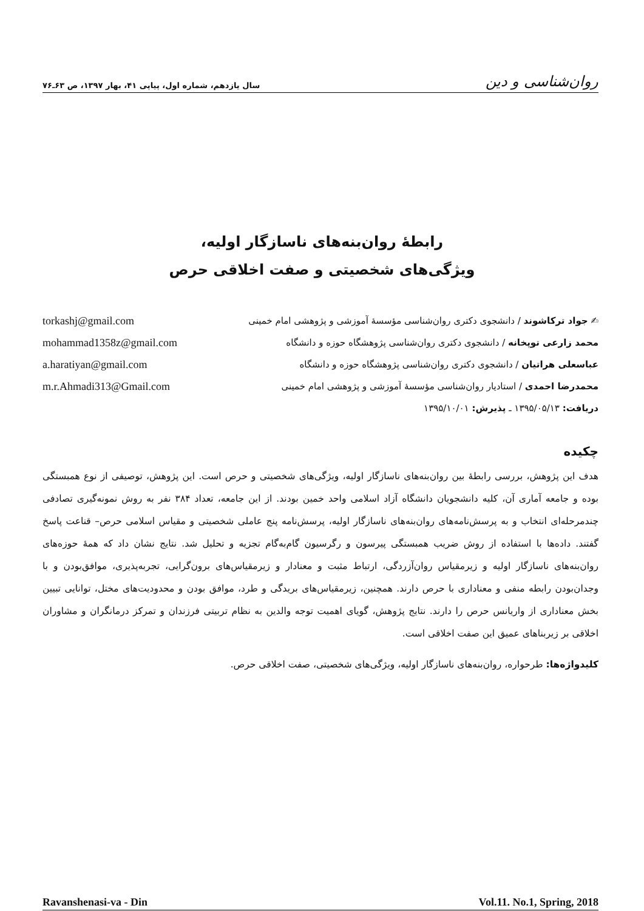روان‌شناسی و دین سال یازدهم، شماره اول، پیاپی ۴۱، بهار ۱۳۹۷، ص ۶۳ـ۷۶
رابطۀ روان‌بنه‌های ناسازگار اولیه،
ویژگی‌های شخصیتی و صفت اخلاقی حرص
✍ جواد ترکاشوند / دانشجوی دکتری روان‌شناسی مؤسسۀ آموزشی و پژوهشی امام خمینی torkashj@gmail.com
محمد زارعی توپخانه / دانشجوی دکتری روان‌شناسی پژوهشگاه حوزه و دانشگاه mohammad1358z@gmail.com
عباسعلی هراتیان / دانشجوی دکتری روان‌شناسی پژوهشگاه حوزه و دانشگاه a.haratiyan@gmail.com
محمدرضا احمدی / استادیار روان‌شناسی مؤسسۀ آموزشی و پژوهشی امام خمینی m.r.Ahmadi313@Gmail.com
دریافت: ۱۳۹۵/۰۵/۱۳ ـ پذیرش: ۱۳۹۵/۱۰/۰۱
چکیده
هدف این پژوهش، بررسی رابطۀ بین روان‌بنه‌های ناسازگار اولیه، ویژگی‌های شخصیتی و حرص است. این پژوهش، توصیفی از نوع همبستگی بوده و جامعه آماری آن، کلیه دانشجویان دانشگاه آزاد اسلامی واحد خمین بودند. از این جامعه، تعداد ۳۸۴ نفر به روش نمونه‌گیری تصادفی چندمرحله‌ای انتخاب و به پرسش‌نامه‌های روان‌بنه‌های ناسازگار اولیه، پرسش‌نامه پنج عاملی شخصیتی و مقیاس اسلامی حرص– قناعت پاسخ گفتند. داده‌ها با استفاده از روش ضریب همبستگی پیرسون و رگرسیون گام‌به‌گام تجزیه و تحلیل شد. نتایج نشان داد که همۀ حوزه‌های روان‌بنه‌های ناسازگار اولیه و زیرمقیاس روان‌آزردگی، ارتباط مثبت و معنادار و زیرمقیاس‌های برون‌گرایی، تجربه‌پذیری، موافق‌بودن و با وجدان‌بودن رابطه منفی و معناداری با حرص دارند. همچنین، زیرمقیاس‌های بریدگی و طرد، موافق بودن و محدودیت‌های مختل، توانایی تبیین بخش معناداری از واریانس حرص را دارند. نتایج پژوهش، گویای اهمیت توجه والدین به نظام تربیتی فرزندان و تمرکز درمانگران و مشاوران اخلاقی بر زیربناهای عمیق این صفت اخلاقی است.
کلیدواژه‌ها: طرحواره، روان‌بنه‌های ناسازگار اولیه، ویژگی‌های شخصیتی، صفت اخلاقی حرص.
Ravanshenasi-va - Din Vol.11. No.1, Spring, 2018